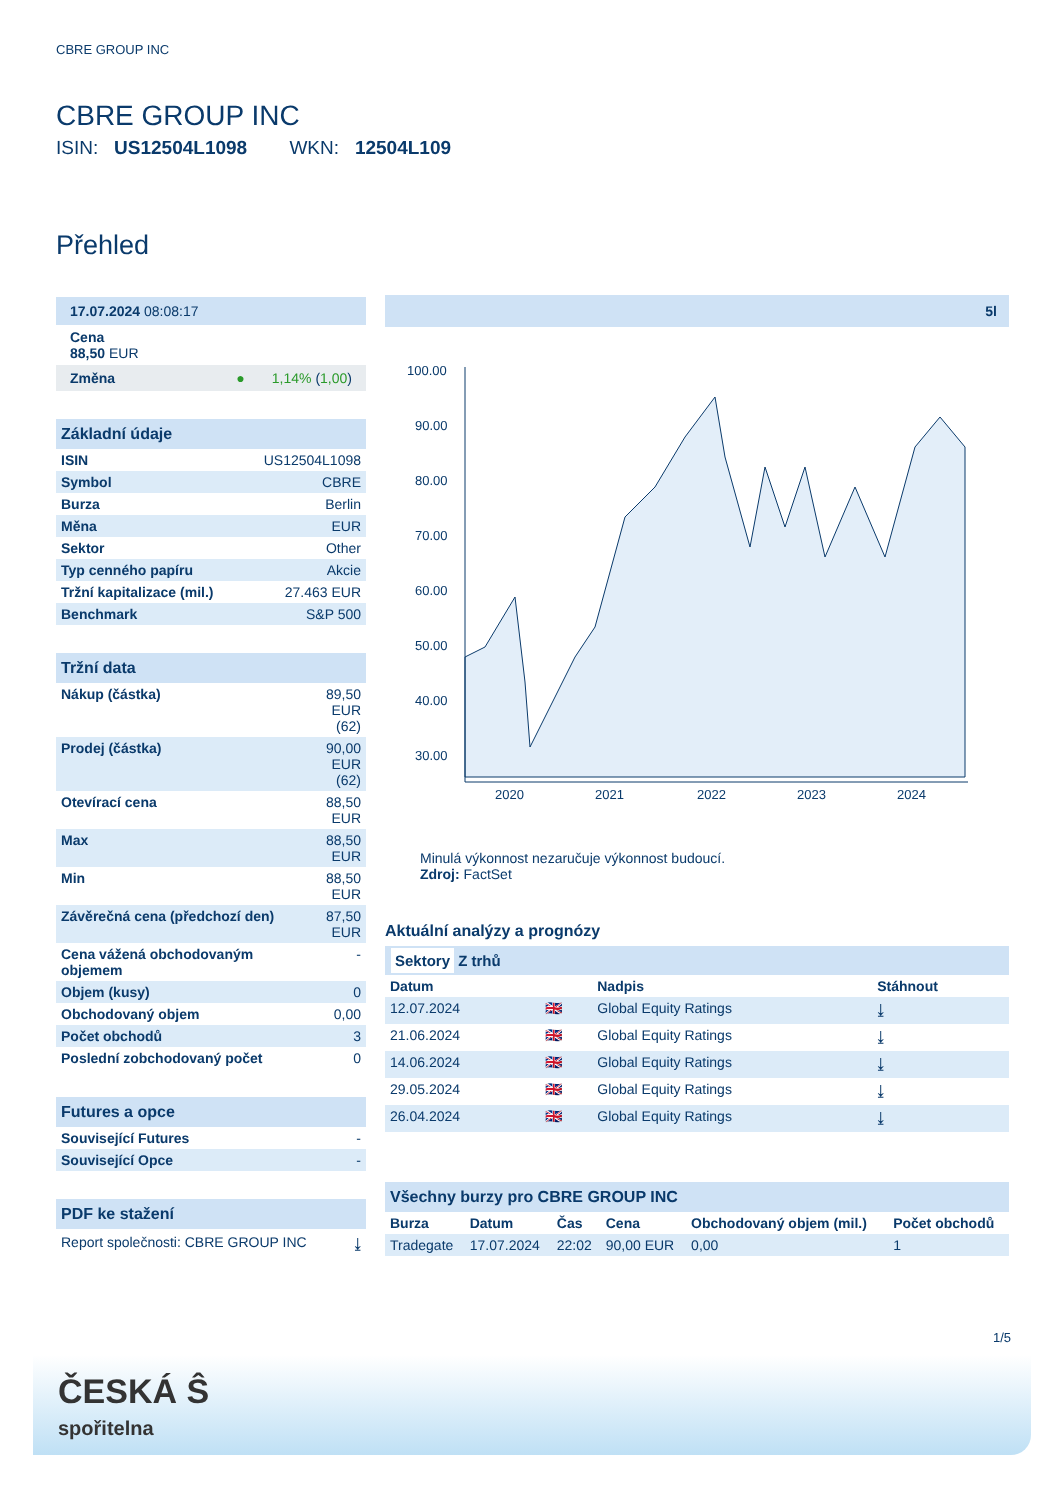CBRE GROUP INC
CBRE GROUP INC
ISIN: US12504L1098 WKN: 12504L109
Přehled
17.07.2024 08:08:17
Cena
88,50 EUR
Změna ● 1,14% (1,00)
Základní údaje
| ISIN | US12504L1098 |
| Symbol | CBRE |
| Burza | Berlin |
| Měna | EUR |
| Sektor | Other |
| Typ cenného papíru | Akcie |
| Tržní kapitalizace (mil.) | 27.463 EUR |
| Benchmark | S&P 500 |
Tržní data
| Nákup (částka) | 89,50 EUR (62) |
| Prodej (částka) | 90,00 EUR (62) |
| Otevírací cena | 88,50 EUR |
| Max | 88,50 EUR |
| Min | 88,50 EUR |
| Závěrečná cena (předchozí den) | 87,50 EUR |
| Cena vážená obchodovaným objemem | - |
| Objem (kusy) | 0 |
| Obchodovaný objem | 0,00 |
| Počet obchodů | 3 |
| Poslední zobchodovaný počet | 0 |
Futures a opce
| Související Futures | - |
| Související Opce | - |
PDF ke stažení
Report společnosti: CBRE GROUP INC ⤓
5l
100.00
90.00
80.00
70.00
60.00
50.00
40.00
30.00
2020
2021
2022
2023
2024
Minulá výkonnost nezaručuje výkonnost budoucí.
Zdroj: FactSet
Aktuální analýzy a prognózy
Sektory Z trhů
| Datum | | Nadpis | Stáhnout |
| --- | --- | --- | --- |
| 12.07.2024 | 🇬🇧 | Global Equity Ratings | ⤓ |
| 21.06.2024 | 🇬🇧 | Global Equity Ratings | ⤓ |
| 14.06.2024 | 🇬🇧 | Global Equity Ratings | ⤓ |
| 29.05.2024 | 🇬🇧 | Global Equity Ratings | ⤓ |
| 26.04.2024 | 🇬🇧 | Global Equity Ratings | ⤓ |
Všechny burzy pro CBRE GROUP INC
| Burza | Datum | Čas | Cena | Obchodovaný objem (mil.) | Počet obchodů |
| --- | --- | --- | --- | --- | --- |
| Tradegate | 17.07.2024 | 22:02 | 90,00 EUR | 0,00 | 1 |
1/5
ČESKÁ Ŝ
spořitelna